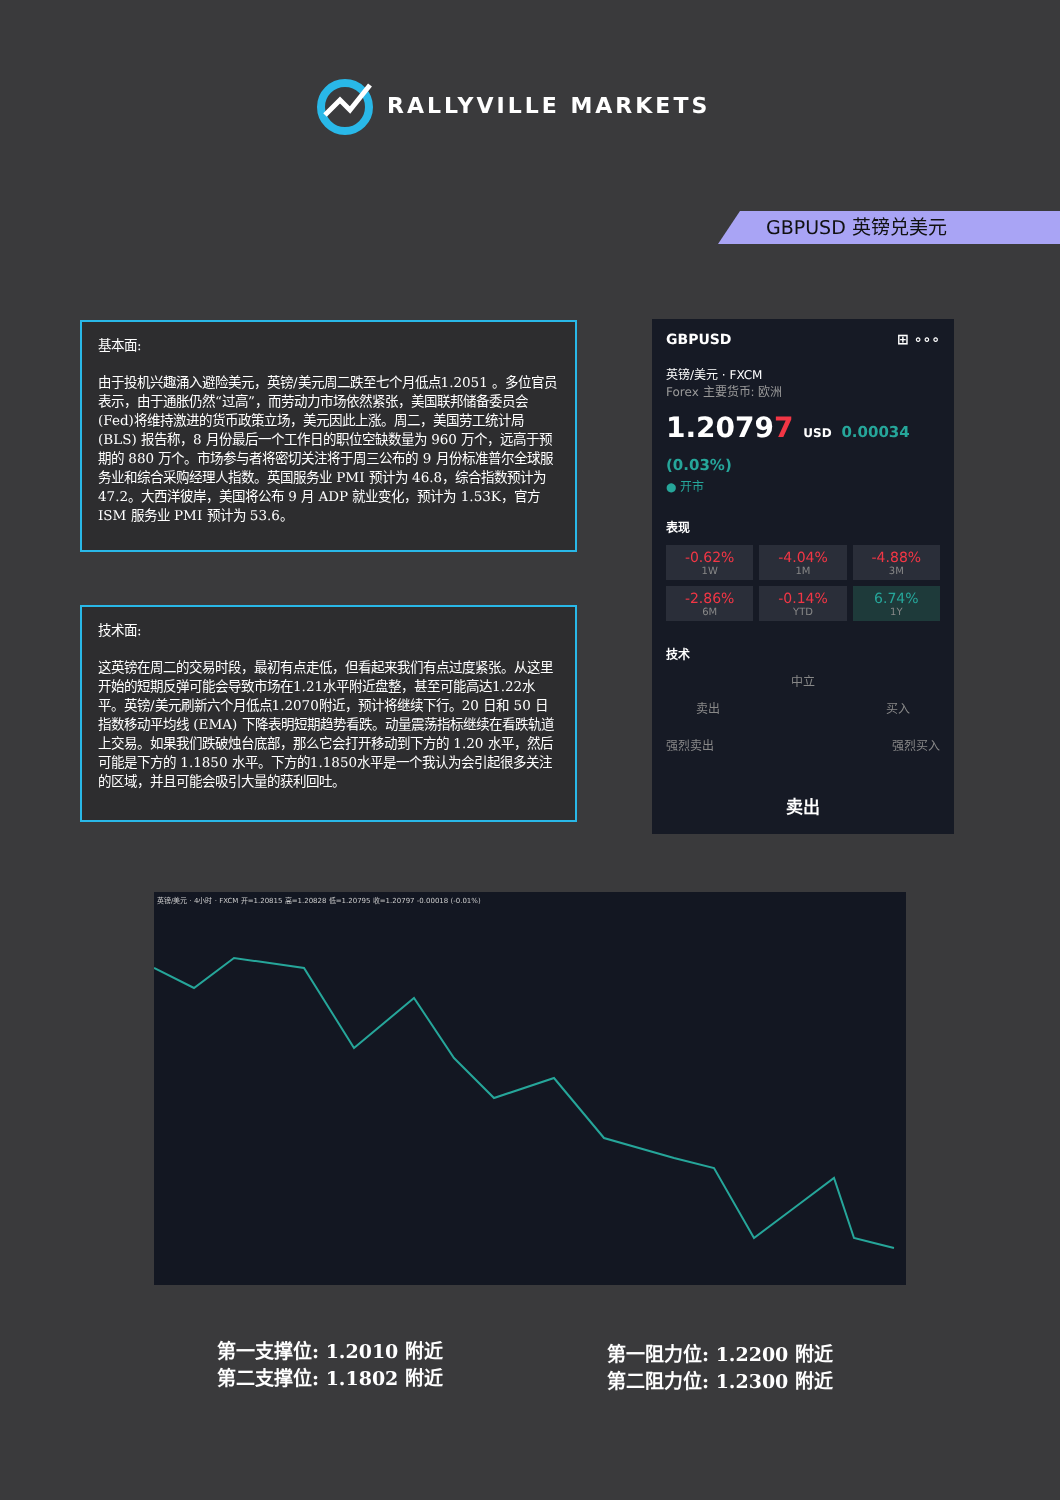RALLYVILLE MARKETS
GBPUSD 英镑兑美元
基本面:
由于投机兴趣涌入避险美元，英镑/美元周二跌至七个月低点1.2051 。多位官员表示，由于通胀仍然“过高”，而劳动力市场依然紧张，美国联邦储备委员会(Fed)将维持激进的货币政策立场，美元因此上涨。周二，美国劳工统计局 (BLS) 报告称，8 月份最后一个工作日的职位空缺数量为 960 万个，远高于预期的 880 万个。市场参与者将密切关注将于周三公布的 9 月份标准普尔全球服务业和综合采购经理人指数。英国服务业 PMI 预计为 46.8，综合指数预计为 47.2。大西洋彼岸，美国将公布 9 月 ADP 就业变化，预计为 1.53K，官方 ISM 服务业 PMI 预计为 53.6。
技术面:
这英镑在周二的交易时段，最初有点走低，但看起来我们有点过度紧张。从这里开始的短期反弹可能会导致市场在1.21水平附近盘整，甚至可能高达1.22水平。英镑/美元刷新六个月低点1.2070附近，预计将继续下行。20 日和 50 日指数移动平均线 (EMA) 下降表明短期趋势看跌。动量震荡指标继续在看跌轨道上交易。如果我们跌破烛台底部，那么它会打开移动到下方的 1.20 水平，然后可能是下方的 1.1850 水平。下方的1.1850水平是一个我认为会引起很多关注的区域，并且可能会吸引大量的获利回吐。
GBPUSD ⊞ ∘∘∘
英镑/美元 · FXCM
Forex 主要货币: 欧洲
1.20797 USD 0.00034 (0.03%)
● 开市
表现
-0.62%
1W
-4.04%
1M
-4.88%
3M
-2.86%
6M
-0.14%
YTD
6.74%
1Y
技术
中立
卖出 买入
强烈卖出 强烈买入
卖出
英镑/美元 · 4小时 · FXCM 开=1.20815 高=1.20828 低=1.20795 收=1.20797 -0.00018 (-0.01%)
第一支撑位: 1.2010 附近
第二支撑位: 1.1802 附近
第一阻力位: 1.2200 附近
第二阻力位: 1.2300 附近